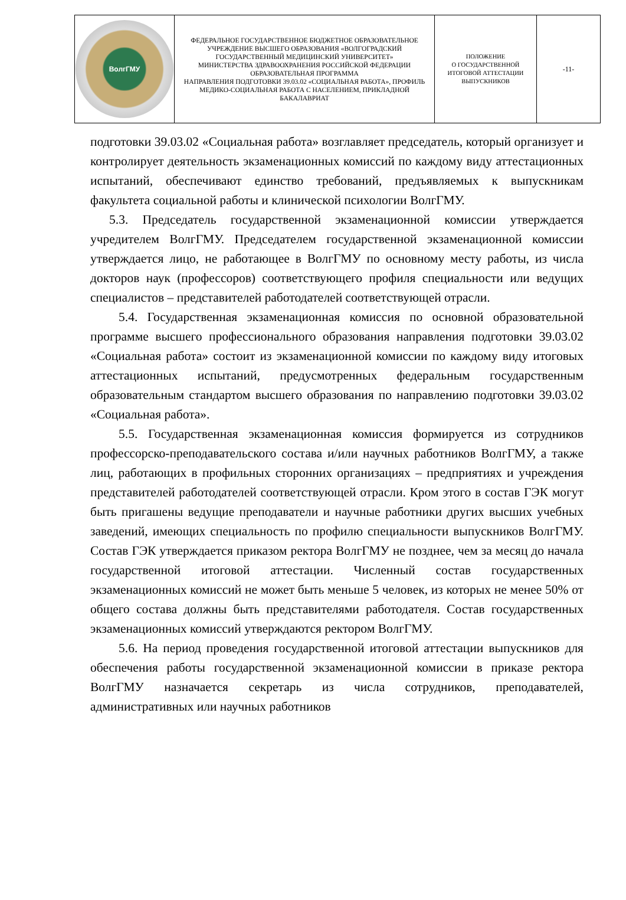| ВолгГМУ | ФЕДЕРАЛЬНОЕ ГОСУДАРСТВЕННОЕ БЮДЖЕТНОЕ ОБРАЗОВАТЕЛЬНОЕ УЧРЕЖДЕНИЕ ВЫСШЕГО ОБРАЗОВАНИЯ «ВОЛГОГРАДСКИЙ ГОСУДАРСТВЕННЫЙ МЕДИЦИНСКИЙ УНИВЕРСИТЕТ» МИНИСТЕРСТВА ЗДРАВООХРАНЕНИЯ РОССИЙСКОЙ ФЕДЕРАЦИИ ОБРАЗОВАТЕЛЬНАЯ ПРОГРАММА НАПРАВЛЕНИЯ ПОДГОТОВКИ 39.03.02 «СОЦИАЛЬНАЯ РАБОТА», ПРОФИЛЬ МЕДИКО-СОЦИАЛЬНАЯ РАБОТА С НАСЕЛЕНИЕМ, ПРИКЛАДНОЙ БАКАЛАВРИАТ | ПОЛОЖЕНИЕ О ГОСУДАРСТВЕННОЙ ИТОГОВОЙ АТТЕСТАЦИИ ВЫПУСКНИКОВ | -11- |
подготовки 39.03.02 «Социальная работа» возглавляет председатель, который организует и контролирует деятельность экзаменационных комиссий по каждому виду аттестационных испытаний, обеспечивают единство требований, предъявляемых к выпускникам факультета социальной работы и клинической психологии ВолгГМУ.
5.3. Председатель государственной экзаменационной комиссии утверждается учредителем ВолгГМУ. Председателем государственной экзаменационной комиссии утверждается лицо, не работающее в ВолгГМУ по основному месту работы, из числа докторов наук (профессоров) соответствующего профиля специальности или ведущих специалистов – представителей работодателей соответствующей отрасли.
5.4. Государственная экзаменационная комиссия по основной образовательной программе высшего профессионального образования направления подготовки 39.03.02 «Социальная работа» состоит из экзаменационной комиссии по каждому виду итоговых аттестационных испытаний, предусмотренных федеральным государственным образовательным стандартом высшего образования по направлению подготовки 39.03.02 «Социальная работа».
5.5. Государственная экзаменационная комиссия формируется из сотрудников профессорско-преподавательского состава и/или научных работников ВолгГМУ, а также лиц, работающих в профильных сторонних организациях – предприятиях и учреждения представителей работодателей соответствующей отрасли. Кром этого в состав ГЭК могут быть пригашены ведущие преподаватели и научные работники других высших учебных заведений, имеющих специальность по профилю специальности выпускников ВолгГМУ. Состав ГЭК утверждается приказом ректора ВолгГМУ не позднее, чем за месяц до начала государственной итоговой аттестации. Численный состав государственных экзаменационных комиссий не может быть меньше 5 человек, из которых не менее 50% от общего состава должны быть представителями работодателя. Состав государственных экзаменационных комиссий утверждаются ректором ВолгГМУ.
5.6. На период проведения государственной итоговой аттестации выпускников для обеспечения работы государственной экзаменационной комиссии в приказе ректора ВолгГМУ назначается секретарь из числа сотрудников, преподавателей, административных или научных работников